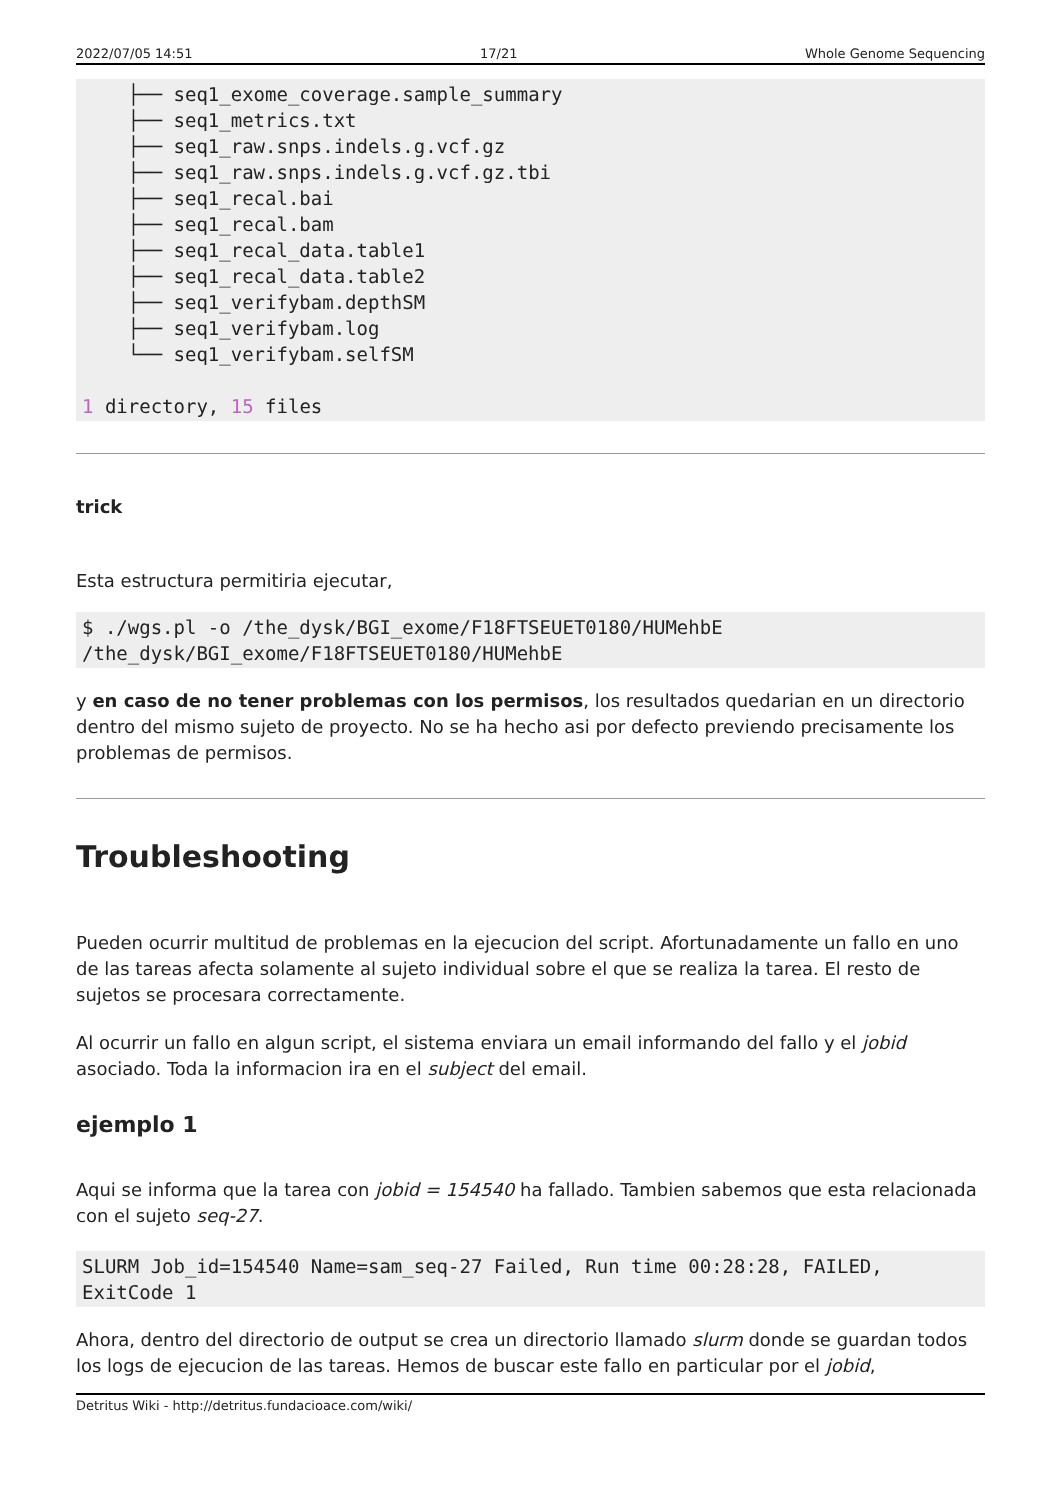2022/07/05 14:51 17/21 Whole Genome Sequencing
    ├── seq1_exome_coverage.sample_summary
    ├── seq1_metrics.txt
    ├── seq1_raw.snps.indels.g.vcf.gz
    ├── seq1_raw.snps.indels.g.vcf.gz.tbi
    ├── seq1_recal.bai
    ├── seq1_recal.bam
    ├── seq1_recal_data.table1
    ├── seq1_recal_data.table2
    ├── seq1_verifybam.depthSM
    ├── seq1_verifybam.log
    └── seq1_verifybam.selfSM

1 directory, 15 files
trick
Esta estructura permitiria ejecutar,
$ ./wgs.pl -o /the_dysk/BGI_exome/F18FTSEUET0180/HUMehbE
/the_dysk/BGI_exome/F18FTSEUET0180/HUMehbE
y en caso de no tener problemas con los permisos, los resultados quedarian en un directorio dentro del mismo sujeto de proyecto. No se ha hecho asi por defecto previendo precisamente los problemas de permisos.
Troubleshooting
Pueden ocurrir multitud de problemas en la ejecucion del script. Afortunadamente un fallo en uno de las tareas afecta solamente al sujeto individual sobre el que se realiza la tarea. El resto de sujetos se procesara correctamente.
Al ocurrir un fallo en algun script, el sistema enviara un email informando del fallo y el jobid asociado. Toda la informacion ira en el subject del email.
ejemplo 1
Aqui se informa que la tarea con jobid = 154540 ha fallado. Tambien sabemos que esta relacionada con el sujeto seq-27.
SLURM Job_id=154540 Name=sam_seq-27 Failed, Run time 00:28:28, FAILED,
ExitCode 1
Ahora, dentro del directorio de output se crea un directorio llamado slurm donde se guardan todos los logs de ejecucion de las tareas. Hemos de buscar este fallo en particular por el jobid,
Detritus Wiki - http://detritus.fundacioace.com/wiki/